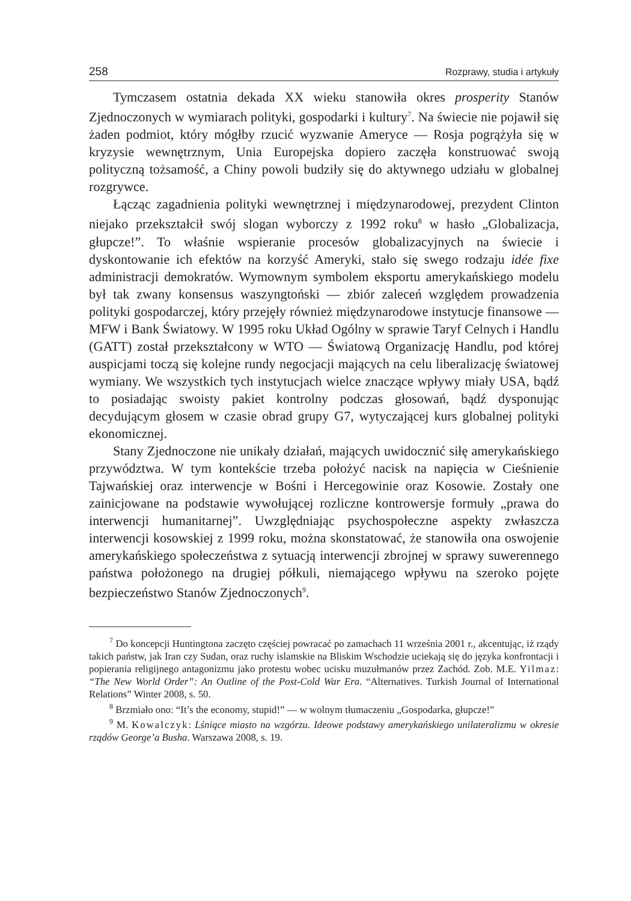258 Rozprawy, studia i artykuły
Tymczasem ostatnia dekada XX wieku stanowiła okres prosperity Stanów Zjednoczonych w wymiarach polityki, gospodarki i kultury<sup>7</sup>. Na świecie nie pojawił się żaden podmiot, który mógłby rzucić wyzwanie Ameryce — Rosja pogrążyła się w kryzysie wewnętrznym, Unia Europejska dopiero zaczęła konstruować swoją polityczną tożsamość, a Chiny powoli budziły się do aktywnego udziału w globalnej rozgrywce.
Łącząc zagadnienia polityki wewnętrznej i międzynarodowej, prezydent Clinton niejako przekształcił swój slogan wyborczy z 1992 roku<sup>8</sup> w hasło „Globalizacja, głupcze!”. To właśnie wspieranie procesów globalizacyjnych na świecie i dyskontowanie ich efektów na korzyść Ameryki, stało się swego rodzaju idée fixe administracji demokratów. Wymownym symbolem eksportu amerykańskiego modelu był tak zwany konsensus waszyngtoński — zbiór zaleceń względem prowadzenia polityki gospodarczej, który przejęły również międzynarodowe instytucje finansowe — MFW i Bank Światowy. W 1995 roku Układ Ogólny w sprawie Taryf Celnych i Handlu (GATT) został przekształcony w WTO — Światową Organizację Handlu, pod której auspicjami toczą się kolejne rundy negocjacji mających na celu liberalizację światowej wymiany. We wszystkich tych instytucjach wielce znaczące wpływy miały USA, bądź to posiadając swoisty pakiet kontrolny podczas głosowań, bądź dysponując decydującym głosem w czasie obrad grupy G7, wytyczającej kurs globalnej polityki ekonomicznej.
Stany Zjednoczone nie unikały działań, mających uwidocznić siłę amerykańskiego przywództwa. W tym kontekście trzeba położyć nacisk na napięcia w Cieśnienie Tajwańskiej oraz interwencje w Bośni i Hercegowinie oraz Kosowie. Zostały one zainicjowane na podstawie wywołującej rozliczne kontrowersje formuły „prawa do interwencji humanitarnej”. Uwzględniając psychospołeczne aspekty zwłaszcza interwencji kosowskiej z 1999 roku, można skonstatować, że stanowiła ona oswojenie amerykańskiego społeczeństwa z sytuacją interwencji zbrojnej w sprawy suwerennego państwa położonego na drugiej półkuli, niemającego wpływu na szeroko pojęte bezpieczeństwo Stanów Zjednoczonych<sup>9</sup>.
<sup>7</sup> Do koncepcji Huntingtona zaczęto częściej powracać po zamachach 11 września 2001 r., akcentując, iż rządy takich państw, jak Iran czy Sudan, oraz ruchy islamskie na Bliskim Wschodzie uciekają się do języka konfrontacji i popierania religijnego antagonizmu jako protestu wobec ucisku muzułmanów przez Zachód. Zob. M.E. Yilmaz: “The New World Order”: An Outline of the Post-Cold War Era. “Alternatives. Turkish Journal of International Relations” Winter 2008, s. 50.
<sup>8</sup> Brzmiało ono: “It’s the economy, stupid!” — w wolnym tłumaczeniu „Gospodarka, głupcze!”
<sup>9</sup> M. Kowalczyk: Lśniące miasto na wzgórzu. Ideowe podstawy amerykańskiego unilateralizmu w okresie rządów George’a Busha. Warszawa 2008, s. 19.